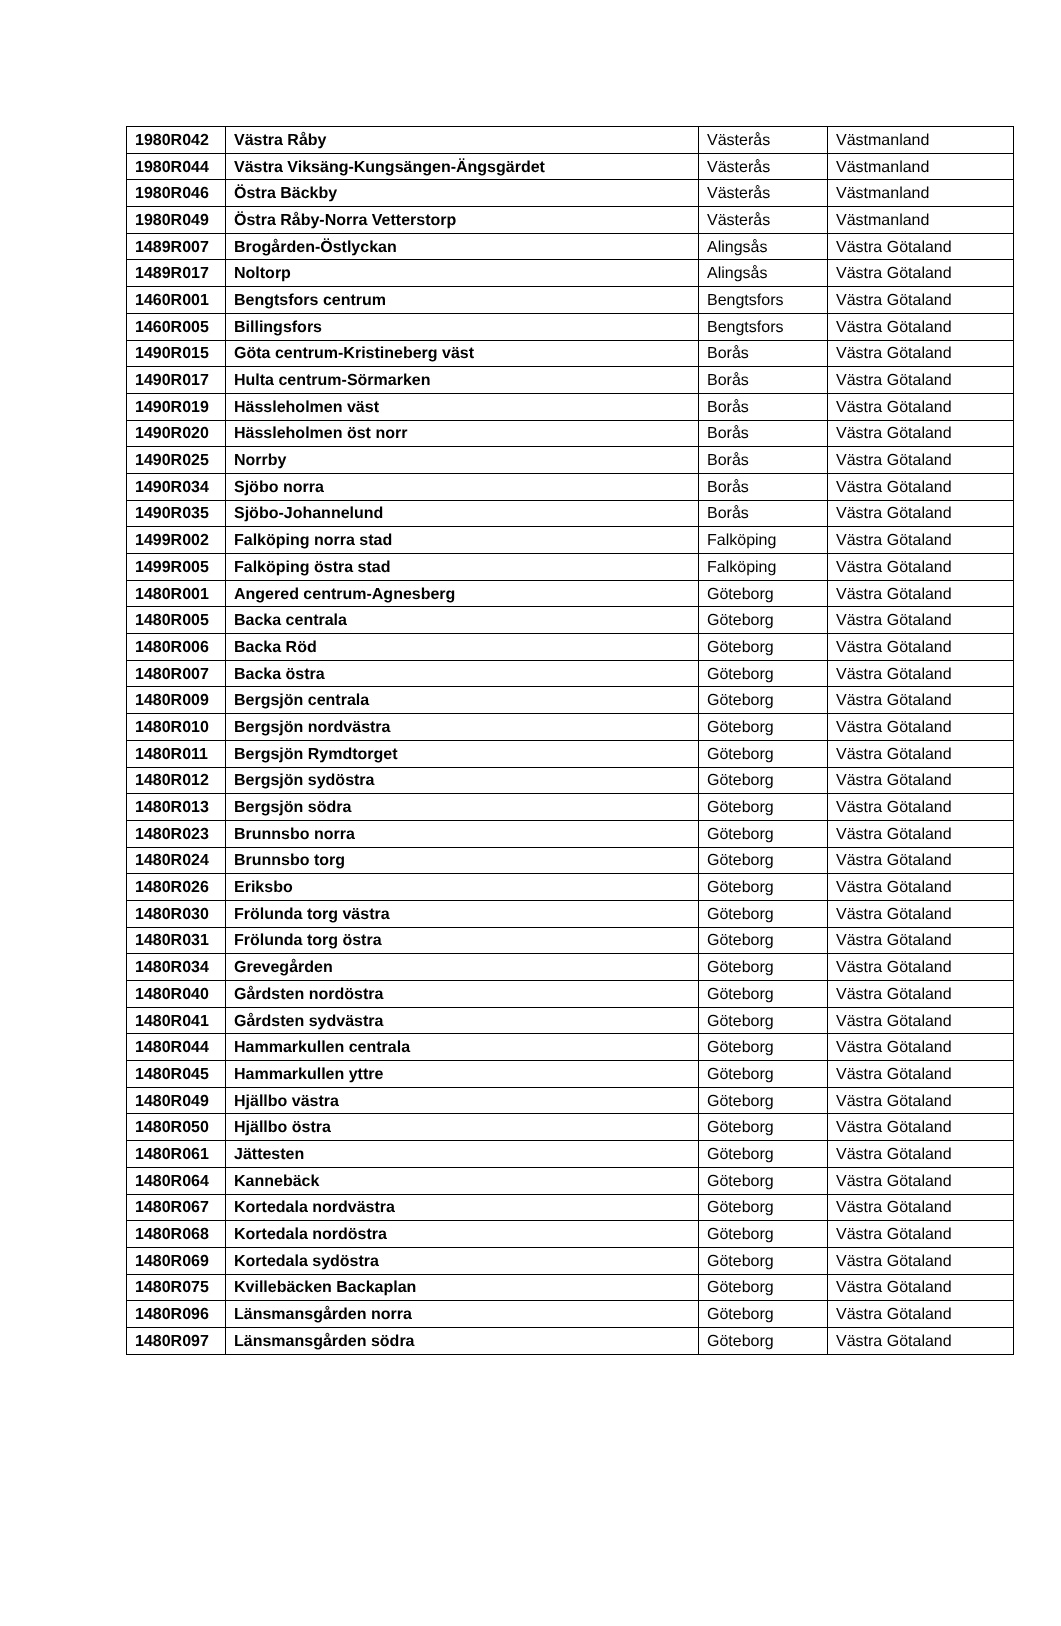| 1980R042 | Västra Råby | Västerås | Västmanland |
| 1980R044 | Västra Viksäng-Kungsängen-Ängsgärdet | Västerås | Västmanland |
| 1980R046 | Östra Bäckby | Västerås | Västmanland |
| 1980R049 | Östra Råby-Norra Vetterstorp | Västerås | Västmanland |
| 1489R007 | Brogården-Östlyckan | Alingsås | Västra Götaland |
| 1489R017 | Noltorp | Alingsås | Västra Götaland |
| 1460R001 | Bengtsfors centrum | Bengtsfors | Västra Götaland |
| 1460R005 | Billingsfors | Bengtsfors | Västra Götaland |
| 1490R015 | Göta centrum-Kristineberg väst | Borås | Västra Götaland |
| 1490R017 | Hulta centrum-Sörmarken | Borås | Västra Götaland |
| 1490R019 | Hässleholmen väst | Borås | Västra Götaland |
| 1490R020 | Hässleholmen öst norr | Borås | Västra Götaland |
| 1490R025 | Norrby | Borås | Västra Götaland |
| 1490R034 | Sjöbo norra | Borås | Västra Götaland |
| 1490R035 | Sjöbo-Johannelund | Borås | Västra Götaland |
| 1499R002 | Falköping norra stad | Falköping | Västra Götaland |
| 1499R005 | Falköping östra stad | Falköping | Västra Götaland |
| 1480R001 | Angered centrum-Agnesberg | Göteborg | Västra Götaland |
| 1480R005 | Backa centrala | Göteborg | Västra Götaland |
| 1480R006 | Backa Röd | Göteborg | Västra Götaland |
| 1480R007 | Backa östra | Göteborg | Västra Götaland |
| 1480R009 | Bergsjön centrala | Göteborg | Västra Götaland |
| 1480R010 | Bergsjön nordvästra | Göteborg | Västra Götaland |
| 1480R011 | Bergsjön Rymdtorget | Göteborg | Västra Götaland |
| 1480R012 | Bergsjön sydöstra | Göteborg | Västra Götaland |
| 1480R013 | Bergsjön södra | Göteborg | Västra Götaland |
| 1480R023 | Brunnsbo norra | Göteborg | Västra Götaland |
| 1480R024 | Brunnsbo torg | Göteborg | Västra Götaland |
| 1480R026 | Eriksbo | Göteborg | Västra Götaland |
| 1480R030 | Frölunda torg västra | Göteborg | Västra Götaland |
| 1480R031 | Frölunda torg östra | Göteborg | Västra Götaland |
| 1480R034 | Grevegården | Göteborg | Västra Götaland |
| 1480R040 | Gårdsten nordöstra | Göteborg | Västra Götaland |
| 1480R041 | Gårdsten sydvästra | Göteborg | Västra Götaland |
| 1480R044 | Hammarkullen centrala | Göteborg | Västra Götaland |
| 1480R045 | Hammarkullen yttre | Göteborg | Västra Götaland |
| 1480R049 | Hjällbo västra | Göteborg | Västra Götaland |
| 1480R050 | Hjällbo östra | Göteborg | Västra Götaland |
| 1480R061 | Jättesten | Göteborg | Västra Götaland |
| 1480R064 | Kannebäck | Göteborg | Västra Götaland |
| 1480R067 | Kortedala nordvästra | Göteborg | Västra Götaland |
| 1480R068 | Kortedala nordöstra | Göteborg | Västra Götaland |
| 1480R069 | Kortedala sydöstra | Göteborg | Västra Götaland |
| 1480R075 | Kvillebäcken Backaplan | Göteborg | Västra Götaland |
| 1480R096 | Länsmansgården norra | Göteborg | Västra Götaland |
| 1480R097 | Länsmansgården södra | Göteborg | Västra Götaland |